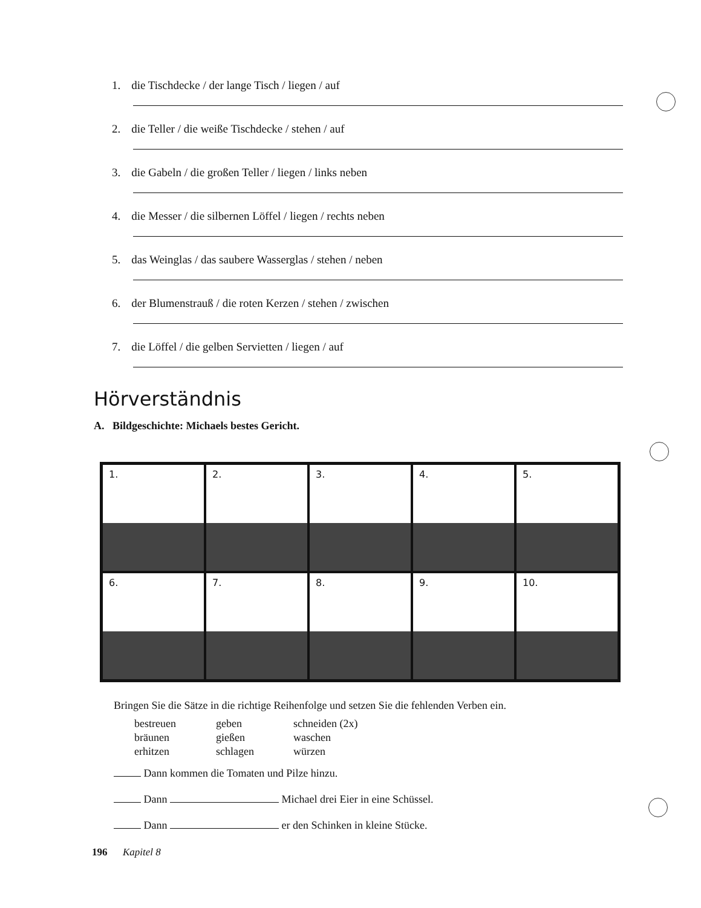1. die Tischdecke / der lange Tisch / liegen / auf
2. die Teller / die weiße Tischdecke / stehen / auf
3. die Gabeln / die großen Teller / liegen / links neben
4. die Messer / die silbernen Löffel / liegen / rechts neben
5. das Weinglas / das saubere Wasserglas / stehen / neben
6. der Blumenstrauß / die roten Kerzen / stehen / zwischen
7. die Löffel / die gelben Servietten / liegen / auf
Hörverständnis
A. Bildgeschichte: Michaels bestes Gericht.
1. 2. 3. 4. 5.
6. 7. 8. 9. 10.
Bringen Sie die Sätze in die richtige Reihenfolge und setzen Sie die fehlenden Verben ein.
bestreuen geben schneiden (2x) bräunen gießen waschen erhitzen schlagen würzen
Dann kommen die Tomaten und Pilze hinzu.
Dann Michael drei Eier in eine Schüssel.
Dann er den Schinken in kleine Stücke.
196 Kapitel 8